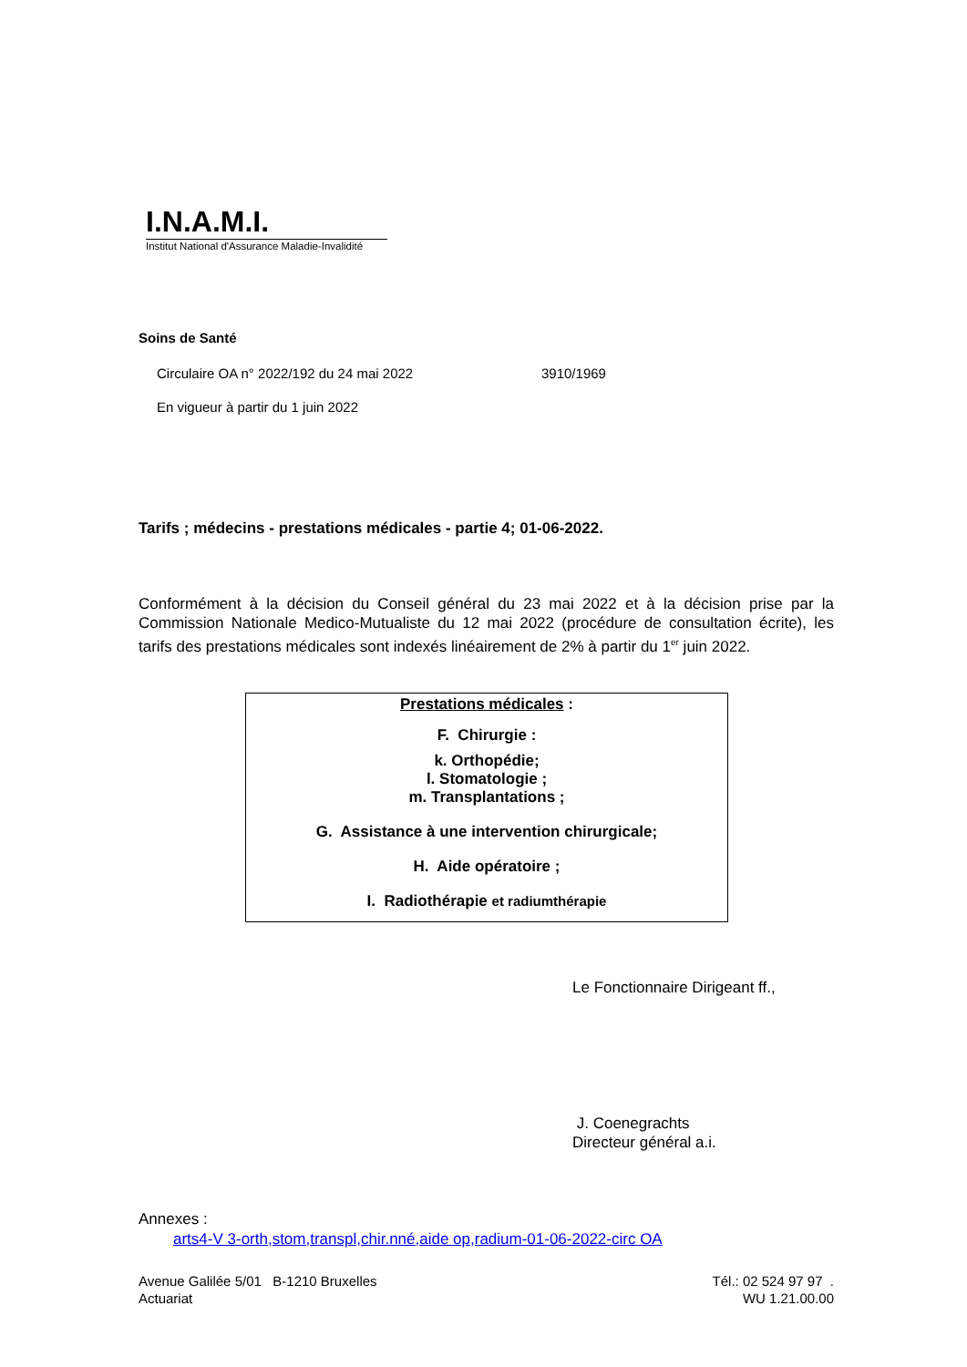I.N.A.M.I.
Institut National d'Assurance Maladie-Invalidité
Soins de Santé
Circulaire OA n° 2022/192 du 24 mai 2022 3910/1969
En vigueur à partir du 1 juin 2022
Tarifs ; médecins - prestations médicales - partie 4; 01-06-2022.
Conformément à la décision du Conseil général du 23 mai 2022 et à la décision prise par la Commission Nationale Medico-Mutualiste du 12 mai 2022 (procédure de consultation écrite), les tarifs des prestations médicales sont indexés linéairement de 2% à partir du 1<sup>er</sup> juin 2022.
Prestations médicales :
F. Chirurgie :
k. Orthopédie;
l. Stomatologie ;
m. Transplantations ;
G. Assistance à une intervention chirurgicale;
H. Aide opératoire ;
I. Radiothérapie et radiumthérapie
Le Fonctionnaire Dirigeant ff.,
J. Coenegrachts
Directeur général a.i.
Annexes :
arts4-V 3-orth,stom,transpl,chir.nné,aide op,radium-01-06-2022-circ OA
Avenue Galilée 5/01 B-1210 Bruxelles
Actuariat
Tél.: 02 524 97 97 .
WU 1.21.00.00